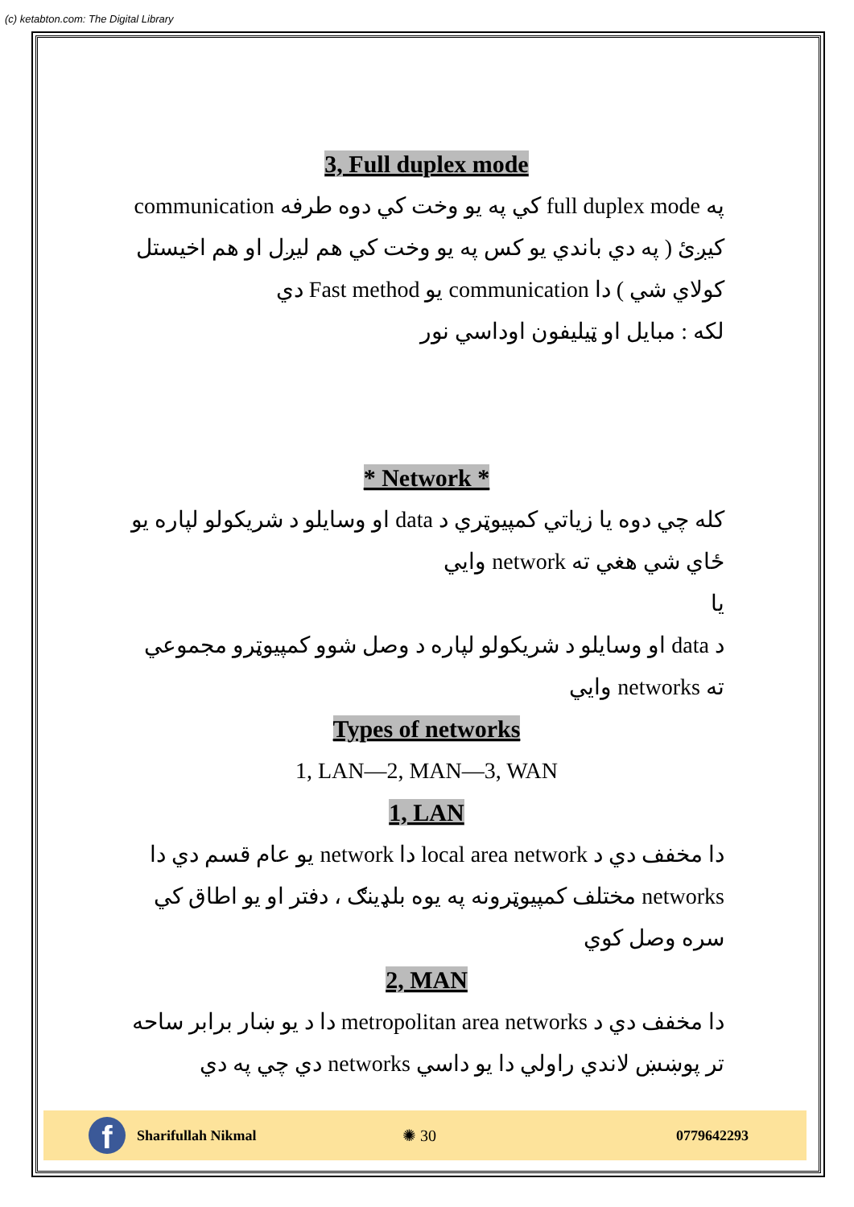(c) ketabton.com: The Digital Library
3, Full duplex mode
په full duplex mode کي په يو وخت کي دوه طرفه communication کيږئ ( په دي باندي يو کس په يو وخت کي هم ليږل او هم اخيستل کولاي شي ) دا communication يو Fast method دي
لکه : مبايل او ټيليفون اوداسي نور
* Network *
کله چي دوه يا زياتي کمپيوټري د data او وسايلو د شريکولو لپاره يو ځاي شي هغي ته network وايي
يا
د data او وسايلو د شريکولو لپاره د وصل شوو کمپيوټرو مجموعي ته networks وايي
Types of networks
1, LAN—2, MAN—3, WAN
1, LAN
دا مخفف دي د local area network دا network يو عام قسم دي دا networks مختلف کمپيوټرونه په يوه بلډينګ ، دفتر او يو اطاق کي سره وصل کوي
2, MAN
دا مخفف دي د metropolitan area networks دا د يو ښار برابر ساحه تر پوښښ لاندي راولي دا يو داسي networks دي چي په دي
f
Sharifullah Nikmal ✺ 30 0779642293